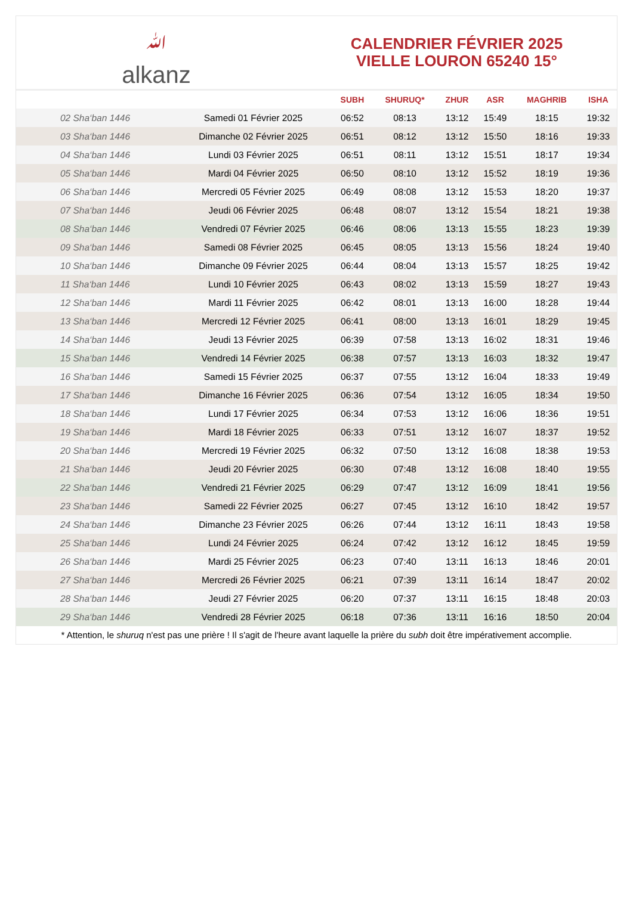ﷲalkanz
CALENDRIER FÉVRIER 2025
VIELLE LOURON 65240 15°
| | | SUBH | SHURUQ* | ZHUR | ASR | MAGHRIB | ISHA |
| --- | --- | --- | --- | --- | --- | --- | --- |
| 02 Sha‘ban 1446 | Samedi 01 Février 2025 | 06:52 | 08:13 | 13:12 | 15:49 | 18:15 | 19:32 |
| 03 Sha‘ban 1446 | Dimanche 02 Février 2025 | 06:51 | 08:12 | 13:12 | 15:50 | 18:16 | 19:33 |
| 04 Sha‘ban 1446 | Lundi 03 Février 2025 | 06:51 | 08:11 | 13:12 | 15:51 | 18:17 | 19:34 |
| 05 Sha‘ban 1446 | Mardi 04 Février 2025 | 06:50 | 08:10 | 13:12 | 15:52 | 18:19 | 19:36 |
| 06 Sha‘ban 1446 | Mercredi 05 Février 2025 | 06:49 | 08:08 | 13:12 | 15:53 | 18:20 | 19:37 |
| 07 Sha‘ban 1446 | Jeudi 06 Février 2025 | 06:48 | 08:07 | 13:12 | 15:54 | 18:21 | 19:38 |
| 08 Sha‘ban 1446 | Vendredi 07 Février 2025 | 06:46 | 08:06 | 13:13 | 15:55 | 18:23 | 19:39 |
| 09 Sha‘ban 1446 | Samedi 08 Février 2025 | 06:45 | 08:05 | 13:13 | 15:56 | 18:24 | 19:40 |
| 10 Sha‘ban 1446 | Dimanche 09 Février 2025 | 06:44 | 08:04 | 13:13 | 15:57 | 18:25 | 19:42 |
| 11 Sha‘ban 1446 | Lundi 10 Février 2025 | 06:43 | 08:02 | 13:13 | 15:59 | 18:27 | 19:43 |
| 12 Sha‘ban 1446 | Mardi 11 Février 2025 | 06:42 | 08:01 | 13:13 | 16:00 | 18:28 | 19:44 |
| 13 Sha‘ban 1446 | Mercredi 12 Février 2025 | 06:41 | 08:00 | 13:13 | 16:01 | 18:29 | 19:45 |
| 14 Sha‘ban 1446 | Jeudi 13 Février 2025 | 06:39 | 07:58 | 13:13 | 16:02 | 18:31 | 19:46 |
| 15 Sha‘ban 1446 | Vendredi 14 Février 2025 | 06:38 | 07:57 | 13:13 | 16:03 | 18:32 | 19:47 |
| 16 Sha‘ban 1446 | Samedi 15 Février 2025 | 06:37 | 07:55 | 13:12 | 16:04 | 18:33 | 19:49 |
| 17 Sha‘ban 1446 | Dimanche 16 Février 2025 | 06:36 | 07:54 | 13:12 | 16:05 | 18:34 | 19:50 |
| 18 Sha‘ban 1446 | Lundi 17 Février 2025 | 06:34 | 07:53 | 13:12 | 16:06 | 18:36 | 19:51 |
| 19 Sha‘ban 1446 | Mardi 18 Février 2025 | 06:33 | 07:51 | 13:12 | 16:07 | 18:37 | 19:52 |
| 20 Sha‘ban 1446 | Mercredi 19 Février 2025 | 06:32 | 07:50 | 13:12 | 16:08 | 18:38 | 19:53 |
| 21 Sha‘ban 1446 | Jeudi 20 Février 2025 | 06:30 | 07:48 | 13:12 | 16:08 | 18:40 | 19:55 |
| 22 Sha‘ban 1446 | Vendredi 21 Février 2025 | 06:29 | 07:47 | 13:12 | 16:09 | 18:41 | 19:56 |
| 23 Sha‘ban 1446 | Samedi 22 Février 2025 | 06:27 | 07:45 | 13:12 | 16:10 | 18:42 | 19:57 |
| 24 Sha‘ban 1446 | Dimanche 23 Février 2025 | 06:26 | 07:44 | 13:12 | 16:11 | 18:43 | 19:58 |
| 25 Sha‘ban 1446 | Lundi 24 Février 2025 | 06:24 | 07:42 | 13:12 | 16:12 | 18:45 | 19:59 |
| 26 Sha‘ban 1446 | Mardi 25 Février 2025 | 06:23 | 07:40 | 13:11 | 16:13 | 18:46 | 20:01 |
| 27 Sha‘ban 1446 | Mercredi 26 Février 2025 | 06:21 | 07:39 | 13:11 | 16:14 | 18:47 | 20:02 |
| 28 Sha‘ban 1446 | Jeudi 27 Février 2025 | 06:20 | 07:37 | 13:11 | 16:15 | 18:48 | 20:03 |
| 29 Sha‘ban 1446 | Vendredi 28 Février 2025 | 06:18 | 07:36 | 13:11 | 16:16 | 18:50 | 20:04 |
* Attention, le shuruq n'est pas une prière ! Il s'agit de l'heure avant laquelle la prière du subh doit être impérativement accomplie.